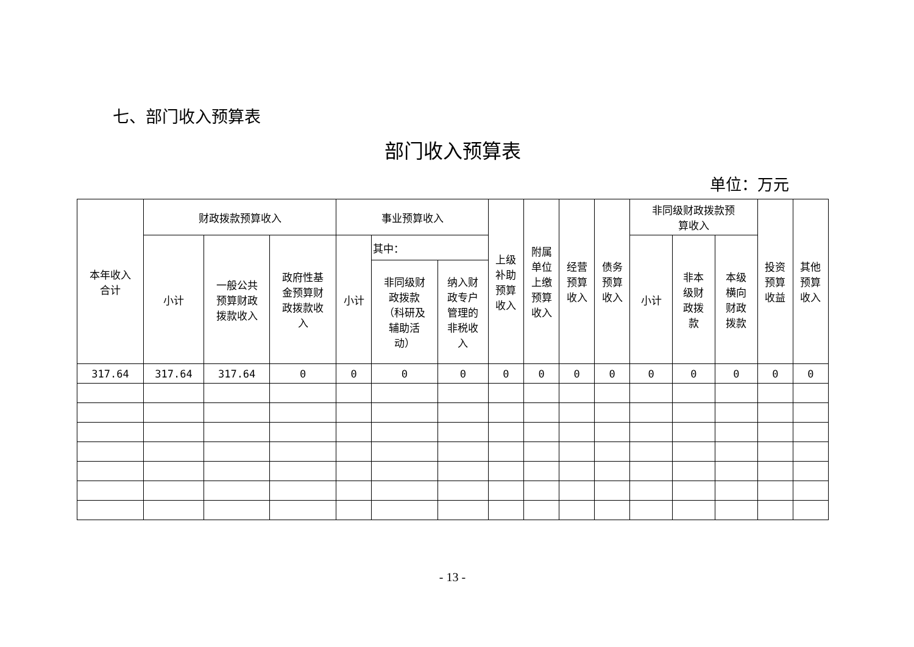七、部门收入预算表
部门收入预算表
单位：万元
| 本年收入 合计 | 财政拨款预算收入 | | | 事业预算收入 | | | 上级 补助 预算 收入 | 附属 单位 上缴 预算 收入 | 经营 预算 收入 | 债务 预算 收入 | 非同级财政拨款预 算收入 | | | 投资 预算 收益 | 其他 预算 收入 |
| --- | --- | --- | --- | --- | --- | --- | --- | --- | --- | --- | --- | --- | --- | --- | --- |
| | 小计 | 一般公共 预算财政 拨款收入 | 政府性基 金预算财 政拨款收 入 | 小计 | 其中： | | | | | | 小计 | 非本 级财 政拨 款 | 本级 横向 财政 拨款 | | |
| | | | | | 非同级财 政拨款 （科研及 辅助活 动） | 纳入财 政专户 管理的 非税收 入 | | | | | | | | | |
| 317.64 | 317.64 | 317.64 | 0 | 0 | 0 | 0 | 0 | 0 | 0 | 0 | 0 | 0 | 0 | 0 | 0 |
- 13 -